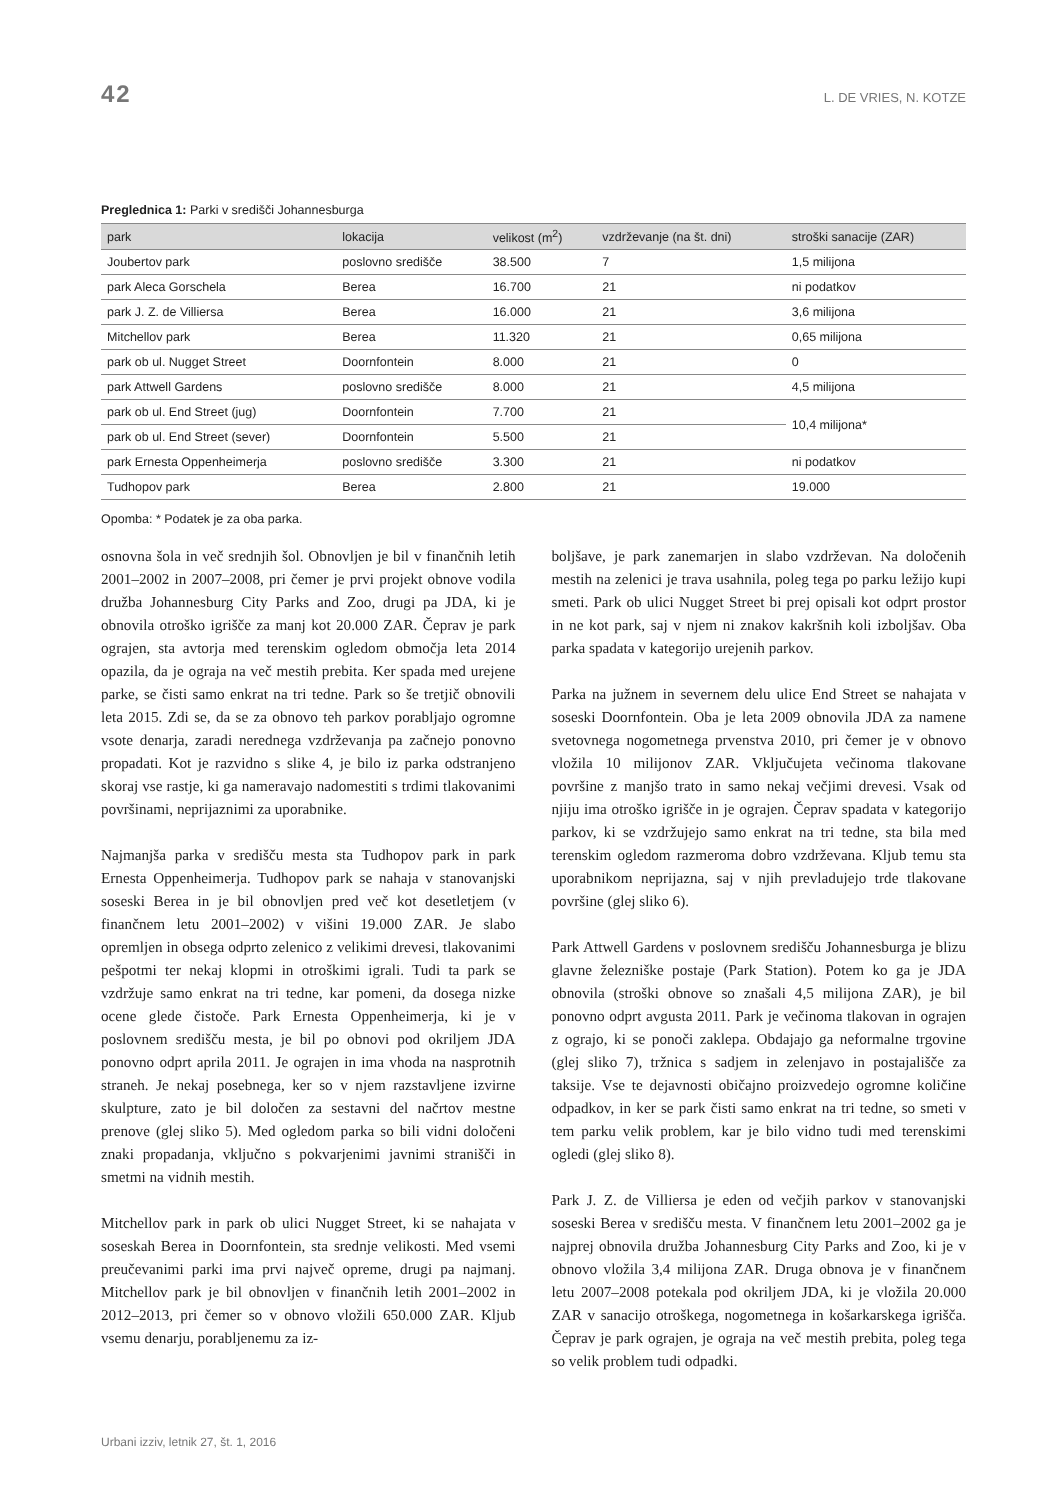42 L. DE VRIES, N. KOTZE
Preglednica 1: Parki v središči Johannesburga
| park | lokacija | velikost (m<sup>2</sup>) | vzdrževanje (na št. dni) | stroški sanacije (ZAR) |
| --- | --- | --- | --- | --- |
| Joubertov park | poslovno središče | 38.500 | 7 | 1,5 milijona |
| park Aleca Gorschela | Berea | 16.700 | 21 | ni podatkov |
| park J. Z. de Villiersa | Berea | 16.000 | 21 | 3,6 milijona |
| Mitchellov park | Berea | 11.320 | 21 | 0,65 milijona |
| park ob ul. Nugget Street | Doornfontein | 8.000 | 21 | 0 |
| park Attwell Gardens | poslovno središče | 8.000 | 21 | 4,5 milijona |
| park ob ul. End Street (jug) | Doornfontein | 7.700 | 21 | 10,4 milijona* |
| park ob ul. End Street (sever) | Doornfontein | 5.500 | 21 | |
| park Ernesta Oppenheimerja | poslovno središče | 3.300 | 21 | ni podatkov |
| Tudhopov park | Berea | 2.800 | 21 | 19.000 |
Opomba: * Podatek je za oba parka.
osnovna šola in več srednjih šol. Obnovljen je bil v finančnih letih 2001–2002 in 2007–2008, pri čemer je prvi projekt obnove vodila družba Johannesburg City Parks and Zoo, drugi pa JDA, ki je obnovila otroško igrišče za manj kot 20.000 ZAR. Čeprav je park ograjen, sta avtorja med terenskim ogledom območja leta 2014 opazila, da je ograja na več mestih prebita. Ker spada med urejene parke, se čisti samo enkrat na tri tedne. Park so še tretjič obnovili leta 2015. Zdi se, da se za obnovo teh parkov porabljajo ogromne vsote denarja, zaradi nerednega vzdrževanja pa začnejo ponovno propadati. Kot je razvidno s slike 4, je bilo iz parka odstranjeno skoraj vse rastje, ki ga nameravajo nadomestiti s trdimi tlakovanimi površinami, neprijaznimi za uporabnike.
Najmanjša parka v središču mesta sta Tudhopov park in park Ernesta Oppenheimerja. Tudhopov park se nahaja v stanovanjski soseski Berea in je bil obnovljen pred več kot desetletjem (v finančnem letu 2001–2002) v višini 19.000 ZAR. Je slabo opremljen in obsega odprto zelenico z velikimi drevesi, tlakovanimi pešpotmi ter nekaj klopmi in otroškimi igrali. Tudi ta park se vzdržuje samo enkrat na tri tedne, kar pomeni, da dosega nizke ocene glede čistoče. Park Ernesta Oppenheimerja, ki je v poslovnem središču mesta, je bil po obnovi pod okriljem JDA ponovno odprt aprila 2011. Je ograjen in ima vhoda na nasprotnih straneh. Je nekaj posebnega, ker so v njem razstavljene izvirne skulpture, zato je bil določen za sestavni del načrtov mestne prenove (glej sliko 5). Med ogledom parka so bili vidni določeni znaki propadanja, vključno s pokvarjenimi javnimi stranišči in smetmi na vidnih mestih.
Mitchellov park in park ob ulici Nugget Street, ki se nahajata v soseskah Berea in Doornfontein, sta srednje velikosti. Med vsemi preučevanimi parki ima prvi največ opreme, drugi pa najmanj. Mitchellov park je bil obnovljen v finančnih letih 2001–2002 in 2012–2013, pri čemer so v obnovo vložili 650.000 ZAR. Kljub vsemu denarju, porabljenemu za iz-
boljšave, je park zanemarjen in slabo vzdrževan. Na določenih mestih na zelenici je trava usahnila, poleg tega po parku ležijo kupi smeti. Park ob ulici Nugget Street bi prej opisali kot odprt prostor in ne kot park, saj v njem ni znakov kakršnih koli izboljšav. Oba parka spadata v kategorijo urejenih parkov.
Parka na južnem in severnem delu ulice End Street se nahajata v soseski Doornfontein. Oba je leta 2009 obnovila JDA za namene svetovnega nogometnega prvenstva 2010, pri čemer je v obnovo vložila 10 milijonov ZAR. Vključujeta večinoma tlakovane površine z manjšo trato in samo nekaj večjimi drevesi. Vsak od njiju ima otroško igrišče in je ograjen. Čeprav spadata v kategorijo parkov, ki se vzdržujejo samo enkrat na tri tedne, sta bila med terenskim ogledom razmeroma dobro vzdrževana. Kljub temu sta uporabnikom neprijazna, saj v njih prevladujejo trde tlakovane površine (glej sliko 6).
Park Attwell Gardens v poslovnem središču Johannesburga je blizu glavne železniške postaje (Park Station). Potem ko ga je JDA obnovila (stroški obnove so znašali 4,5 milijona ZAR), je bil ponovno odprt avgusta 2011. Park je večinoma tlakovan in ograjen z ograjo, ki se ponoči zaklepa. Obdajajo ga neformalne trgovine (glej sliko 7), tržnica s sadjem in zelenjavo in postajališče za taksije. Vse te dejavnosti običajno proizvedejo ogromne količine odpadkov, in ker se park čisti samo enkrat na tri tedne, so smeti v tem parku velik problem, kar je bilo vidno tudi med terenskimi ogledi (glej sliko 8).
Park J. Z. de Villiersa je eden od večjih parkov v stanovanjski soseski Berea v središču mesta. V finančnem letu 2001–2002 ga je najprej obnovila družba Johannesburg City Parks and Zoo, ki je v obnovo vložila 3,4 milijona ZAR. Druga obnova je v finančnem letu 2007–2008 potekala pod okriljem JDA, ki je vložila 20.000 ZAR v sanacijo otroškega, nogometnega in košarkarskega igrišča. Čeprav je park ograjen, je ograja na več mestih prebita, poleg tega so velik problem tudi odpadki.
Urbani izziv, letnik 27, št. 1, 2016